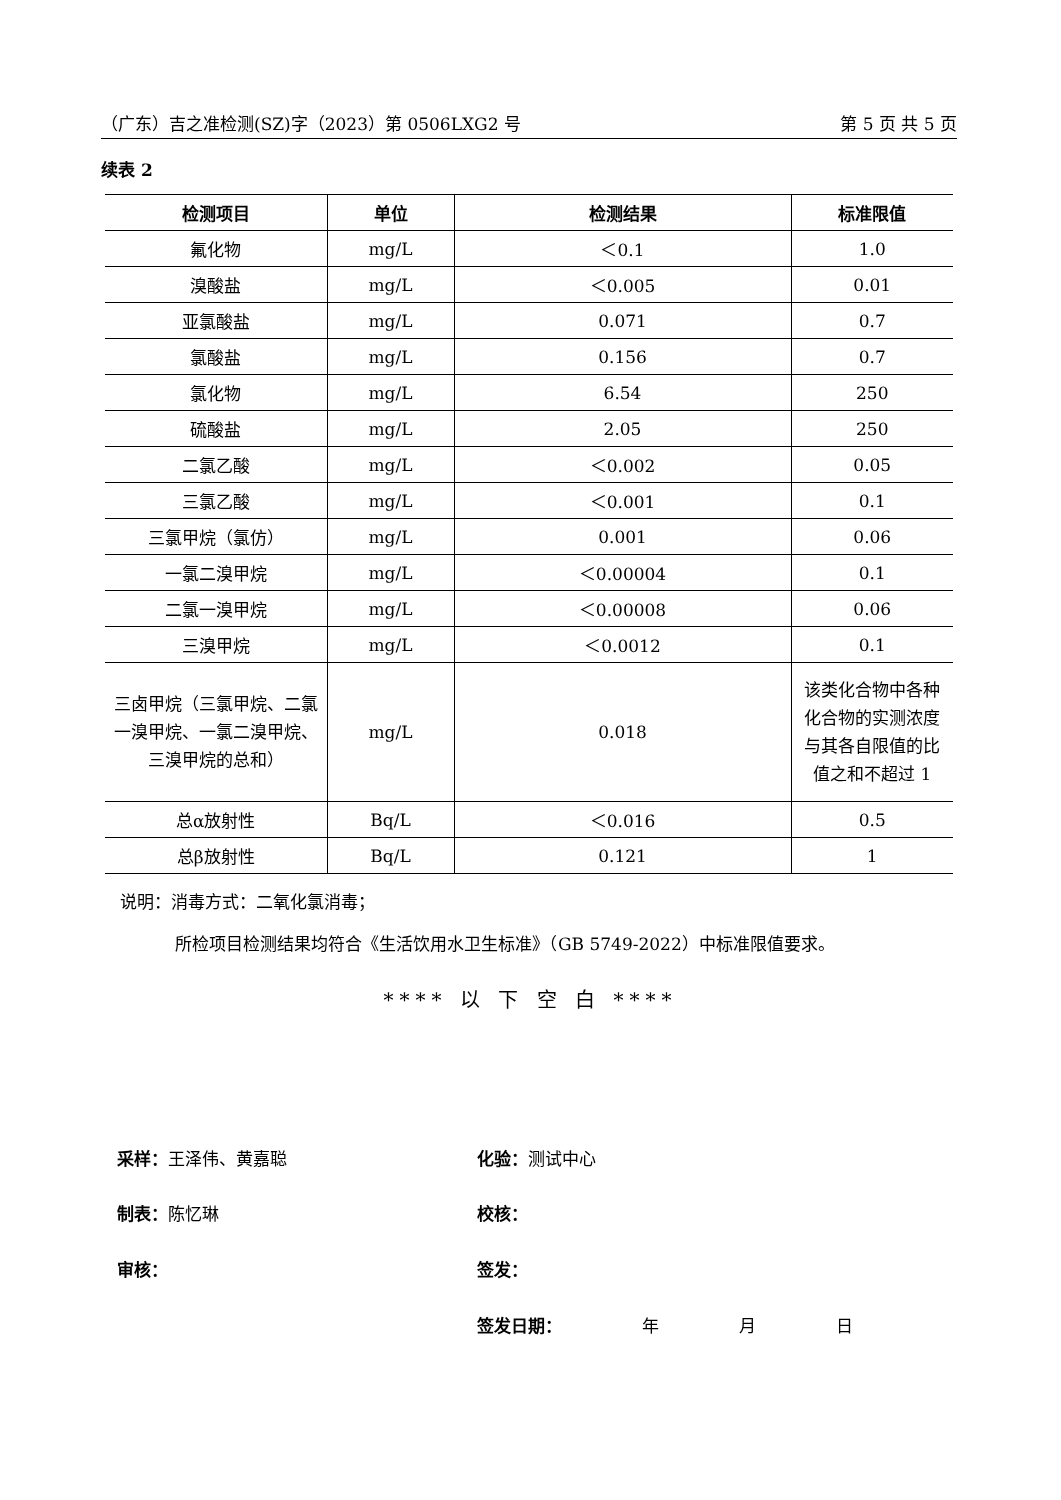（广东）吉之准检测(SZ)字（2023）第 0506LXG2 号 第 5 页 共 5 页
续表 2
| 检测项目 | 单位 | 检测结果 | 标准限值 |
| --- | --- | --- | --- |
| 氟化物 | mg/L | ＜0.1 | 1.0 |
| 溴酸盐 | mg/L | ＜0.005 | 0.01 |
| 亚氯酸盐 | mg/L | 0.071 | 0.7 |
| 氯酸盐 | mg/L | 0.156 | 0.7 |
| 氯化物 | mg/L | 6.54 | 250 |
| 硫酸盐 | mg/L | 2.05 | 250 |
| 二氯乙酸 | mg/L | ＜0.002 | 0.05 |
| 三氯乙酸 | mg/L | ＜0.001 | 0.1 |
| 三氯甲烷（氯仿） | mg/L | 0.001 | 0.06 |
| 一氯二溴甲烷 | mg/L | ＜0.00004 | 0.1 |
| 二氯一溴甲烷 | mg/L | ＜0.00008 | 0.06 |
| 三溴甲烷 | mg/L | ＜0.0012 | 0.1 |
| 三卤甲烷（三氯甲烷、二氯一溴甲烷、一氯二溴甲烷、三溴甲烷的总和） | mg/L | 0.018 | 该类化合物中各种化合物的实测浓度与其各自限值的比值之和不超过 1 |
| 总α放射性 | Bq/L | ＜0.016 | 0.5 |
| 总β放射性 | Bq/L | 0.121 | 1 |
说明：消毒方式：二氧化氯消毒；
所检项目检测结果均符合《生活饮用水卫生标准》（GB 5749-2022）中标准限值要求。
**** 以 下 空 白 ****
采样：王泽伟、黄嘉聪 化验：测试中心
制表：陈忆琳 校核：
审核： 签发：
签发日期： 年 月 日